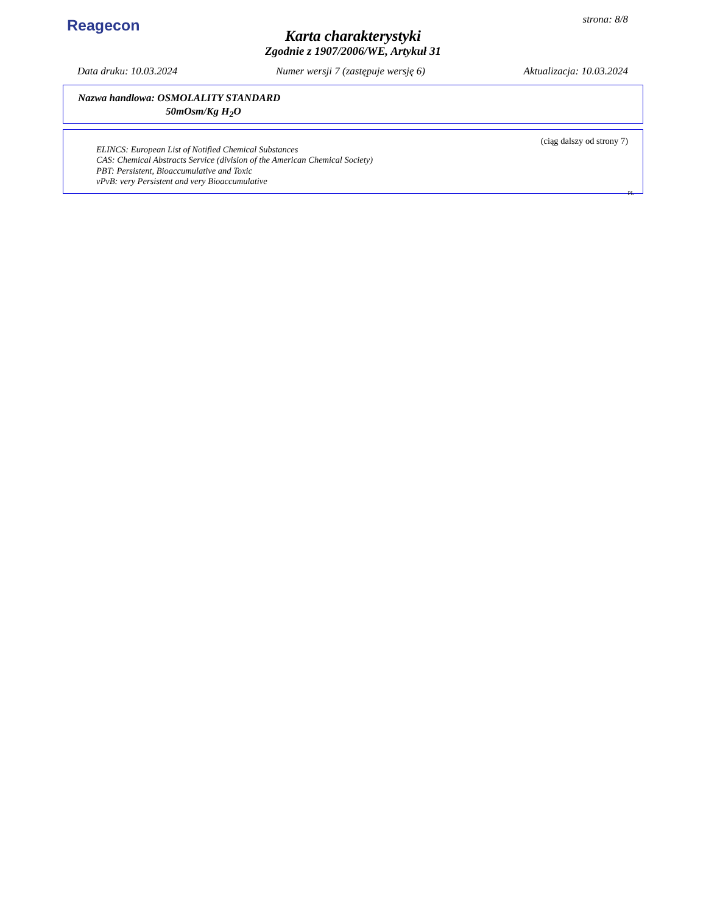Reagecon
strona: 8/8
Karta charakterystyki
Zgodnie z 1907/2006/WE, Artykuł 31
Data druku: 10.03.2024 Numer wersji 7 (zastępuje wersję 6) Aktualizacja: 10.03.2024
Nazwa handlowa: OSMOLALITY STANDARD
50mOsm/Kg H<sub>2</sub>O
(ciąg dalszy od strony 7)
ELINCS: European List of Notified Chemical Substances
CAS: Chemical Abstracts Service (division of the American Chemical Society)
PBT: Persistent, Bioaccumulative and Toxic
vPvB: very Persistent and very Bioaccumulative
PL